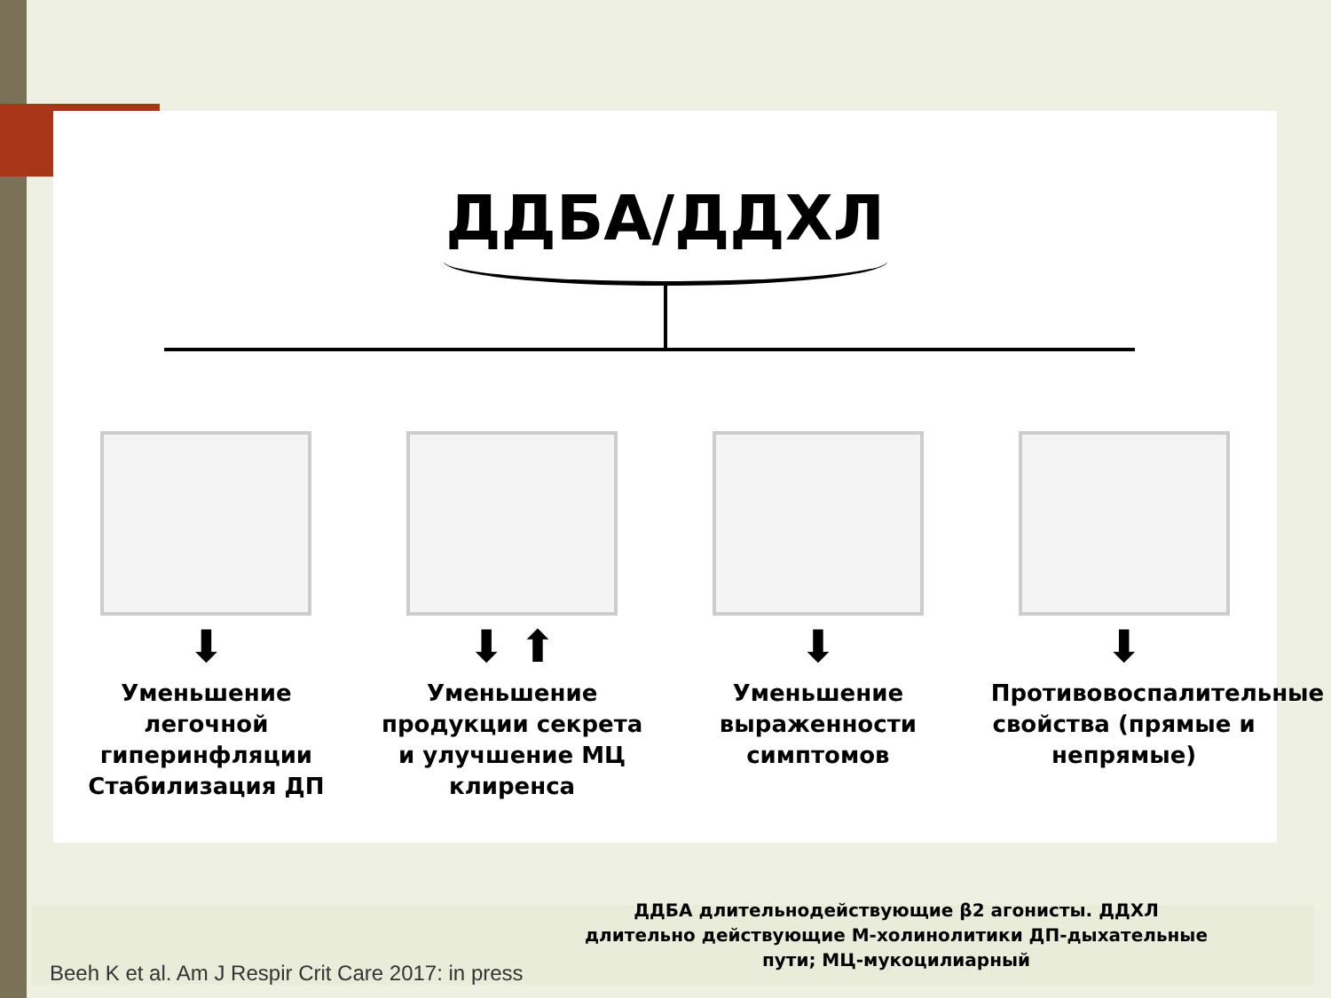ДДБА/ДДХЛ
⬇
Уменьшение легочной гиперинфляции Стабилизация ДП
⬇ ⬆
Уменьшение продукции секрета и улучшение МЦ клиренса
⬇
Уменьшение выраженности симптомов
⬇
Противовоспалительные свойства (прямые и непрямые)
ДДБА длительнодействующие β2 агонисты. ДДХЛ длительно действующие М-холинолитики ДП-дыхательные пути; МЦ-мукоцилиарный
Beeh K et al. Am J Respir Crit Care 2017: in press